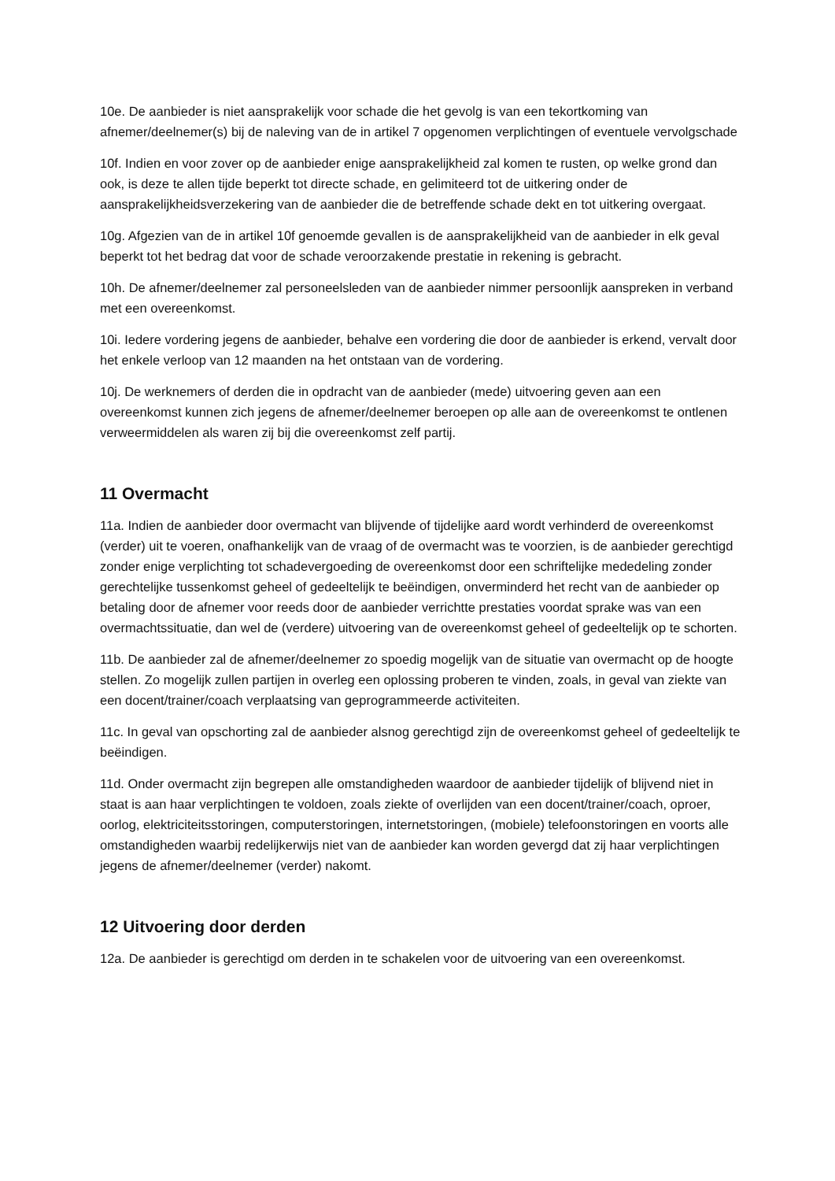10e. De aanbieder is niet aansprakelijk voor schade die het gevolg is van een tekortkoming van afnemer/deelnemer(s) bij de naleving van de in artikel 7 opgenomen verplichtingen of eventuele vervolgschade
10f. Indien en voor zover op de aanbieder enige aansprakelijkheid zal komen te rusten, op welke grond dan ook, is deze te allen tijde beperkt tot directe schade, en gelimiteerd tot de uitkering onder de aansprakelijkheidsverzekering van de aanbieder die de betreffende schade dekt en tot uitkering overgaat.
10g. Afgezien van de in artikel 10f genoemde gevallen is de aansprakelijkheid van de aanbieder in elk geval beperkt tot het bedrag dat voor de schade veroorzakende prestatie in rekening is gebracht.
10h. De afnemer/deelnemer zal personeelsleden van de aanbieder nimmer persoonlijk aanspreken in verband met een overeenkomst.
10i. Iedere vordering jegens de aanbieder, behalve een vordering die door de aanbieder is erkend, vervalt door het enkele verloop van 12 maanden na het ontstaan van de vordering.
10j. De werknemers of derden die in opdracht van de aanbieder (mede) uitvoering geven aan een overeenkomst kunnen zich jegens de afnemer/deelnemer beroepen op alle aan de overeenkomst te ontlenen verweermiddelen als waren zij bij die overeenkomst zelf partij.
11 Overmacht
11a. Indien de aanbieder door overmacht van blijvende of tijdelijke aard wordt verhinderd de overeenkomst (verder) uit te voeren, onafhankelijk van de vraag of de overmacht was te voorzien, is de aanbieder gerechtigd zonder enige verplichting tot schadevergoeding de overeenkomst door een schriftelijke mededeling zonder gerechtelijke tussenkomst geheel of gedeeltelijk te beëindigen, onverminderd het recht van de aanbieder op betaling door de afnemer voor reeds door de aanbieder verrichtte prestaties voordat sprake was van een overmachtssituatie, dan wel de (verdere) uitvoering van de overeenkomst geheel of gedeeltelijk op te schorten.
11b. De aanbieder zal de afnemer/deelnemer zo spoedig mogelijk van de situatie van overmacht op de hoogte stellen. Zo mogelijk zullen partijen in overleg een oplossing proberen te vinden, zoals, in geval van ziekte van een docent/trainer/coach verplaatsing van geprogrammeerde activiteiten.
11c. In geval van opschorting zal de aanbieder alsnog gerechtigd zijn de overeenkomst geheel of gedeeltelijk te beëindigen.
11d. Onder overmacht zijn begrepen alle omstandigheden waardoor de aanbieder tijdelijk of blijvend niet in staat is aan haar verplichtingen te voldoen, zoals ziekte of overlijden van een docent/trainer/coach, oproer, oorlog, elektriciteitsstoringen, computerstoringen, internetstoringen, (mobiele) telefoonstoringen en voorts alle omstandigheden waarbij redelijkerwijs niet van de aanbieder kan worden gevergd dat zij haar verplichtingen jegens de afnemer/deelnemer (verder) nakomt.
12 Uitvoering door derden
12a. De aanbieder is gerechtigd om derden in te schakelen voor de uitvoering van een overeenkomst.